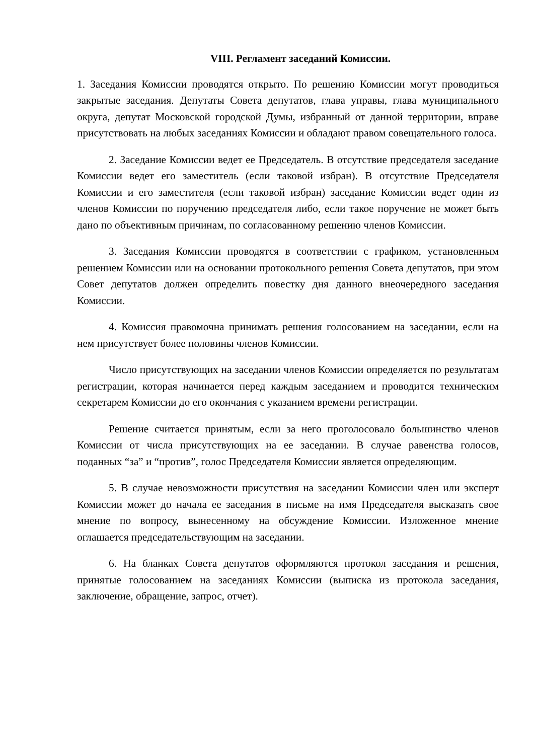VIII. Регламент заседаний Комиссии.
1. Заседания Комиссии проводятся открыто. По решению Комиссии могут проводиться закрытые заседания. Депутаты Совета депутатов, глава управы, глава муниципального округа, депутат Московской городской Думы, избранный от данной территории, вправе присутствовать на любых заседаниях Комиссии и обладают правом совещательного голоса.
2. Заседание Комиссии ведет ее Председатель. В отсутствие председателя заседание Комиссии ведет его заместитель (если таковой избран). В отсутствие Председателя Комиссии и его заместителя (если таковой избран) заседание Комиссии ведет один из членов Комиссии по поручению председателя либо, если такое поручение не может быть дано по объективным причинам, по согласованному решению членов Комиссии.
3. Заседания Комиссии проводятся в соответствии с графиком, установленным решением Комиссии или на основании протокольного решения Совета депутатов, при этом Совет депутатов должен определить повестку дня данного внеочередного заседания Комиссии.
4. Комиссия правомочна принимать решения голосованием на заседании, если на нем присутствует более половины членов Комиссии.
Число присутствующих на заседании членов Комиссии определяется по результатам регистрации, которая начинается перед каждым заседанием и проводится техническим секретарем Комиссии до его окончания с указанием времени регистрации.
Решение считается принятым, если за него проголосовало большинство членов Комиссии от числа присутствующих на ее заседании. В случае равенства голосов, поданных “за” и “против”, голос Председателя Комиссии является определяющим.
5. В случае невозможности присутствия на заседании Комиссии член или эксперт Комиссии может до начала ее заседания в письме на имя Председателя высказать свое мнение по вопросу, вынесенному на обсуждение Комиссии. Изложенное мнение оглашается председательствующим на заседании.
6. На бланках Совета депутатов оформляются протокол заседания и решения, принятые голосованием на заседаниях Комиссии (выписка из протокола заседания, заключение, обращение, запрос, отчет).